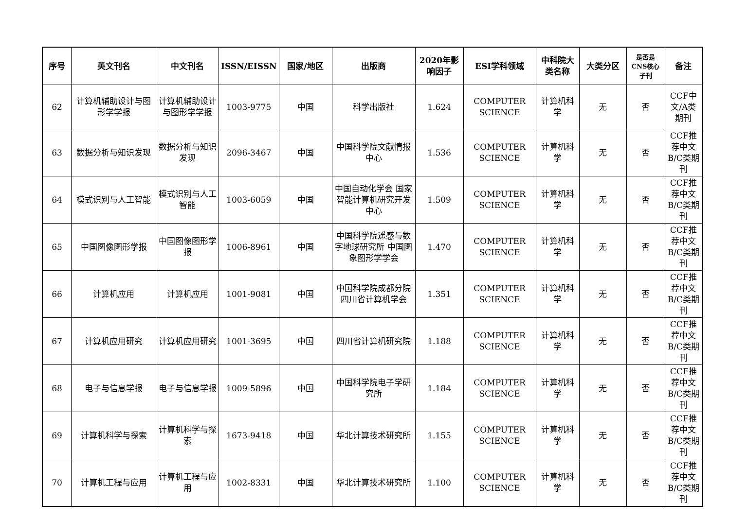| 序号 | 英文刊名 | 中文刊名 | ISSN/EISSN | 国家/地区 | 出版商 | 2020年影响因子 | ESI学科领域 | 中科院大类名称 | 大类分区 | 是否是CNS核心子刊 | 备注 |
| --- | --- | --- | --- | --- | --- | --- | --- | --- | --- | --- | --- |
| 62 | 计算机辅助设计与图形学学报 | 计算机辅助设计与图形学学报 | 1003-9775 | 中国 | 科学出版社 | 1.624 | COMPUTER SCIENCE | 计算机科学 | 无 | 否 | CCF中文/A类期刊 |
| 63 | 数据分析与知识发现 | 数据分析与知识发现 | 2096-3467 | 中国 | 中国科学院文献情报中心 | 1.536 | COMPUTER SCIENCE | 计算机科学 | 无 | 否 | CCF推荐中文B/C类期刊 |
| 64 | 模式识别与人工智能 | 模式识别与人工智能 | 1003-6059 | 中国 | 中国自动化学会 国家智能计算机研究开发中心 | 1.509 | COMPUTER SCIENCE | 计算机科学 | 无 | 否 | CCF推荐中文B/C类期刊 |
| 65 | 中国图像图形学报 | 中国图像图形学报 | 1006-8961 | 中国 | 中国科学院遥感与数字地球研究所 中国图象图形学学会 | 1.470 | COMPUTER SCIENCE | 计算机科学 | 无 | 否 | CCF推荐中文B/C类期刊 |
| 66 | 计算机应用 | 计算机应用 | 1001-9081 | 中国 | 中国科学院成都分院 四川省计算机学会 | 1.351 | COMPUTER SCIENCE | 计算机科学 | 无 | 否 | CCF推荐中文B/C类期刊 |
| 67 | 计算机应用研究 | 计算机应用研究 | 1001-3695 | 中国 | 四川省计算机研究院 | 1.188 | COMPUTER SCIENCE | 计算机科学 | 无 | 否 | CCF推荐中文B/C类期刊 |
| 68 | 电子与信息学报 | 电子与信息学报 | 1009-5896 | 中国 | 中国科学院电子学研究所 | 1.184 | COMPUTER SCIENCE | 计算机科学 | 无 | 否 | CCF推荐中文B/C类期刊 |
| 69 | 计算机科学与探索 | 计算机科学与探索 | 1673-9418 | 中国 | 华北计算技术研究所 | 1.155 | COMPUTER SCIENCE | 计算机科学 | 无 | 否 | CCF推荐中文B/C类期刊 |
| 70 | 计算机工程与应用 | 计算机工程与应用 | 1002-8331 | 中国 | 华北计算技术研究所 | 1.100 | COMPUTER SCIENCE | 计算机科学 | 无 | 否 | CCF推荐中文B/C类期刊 |